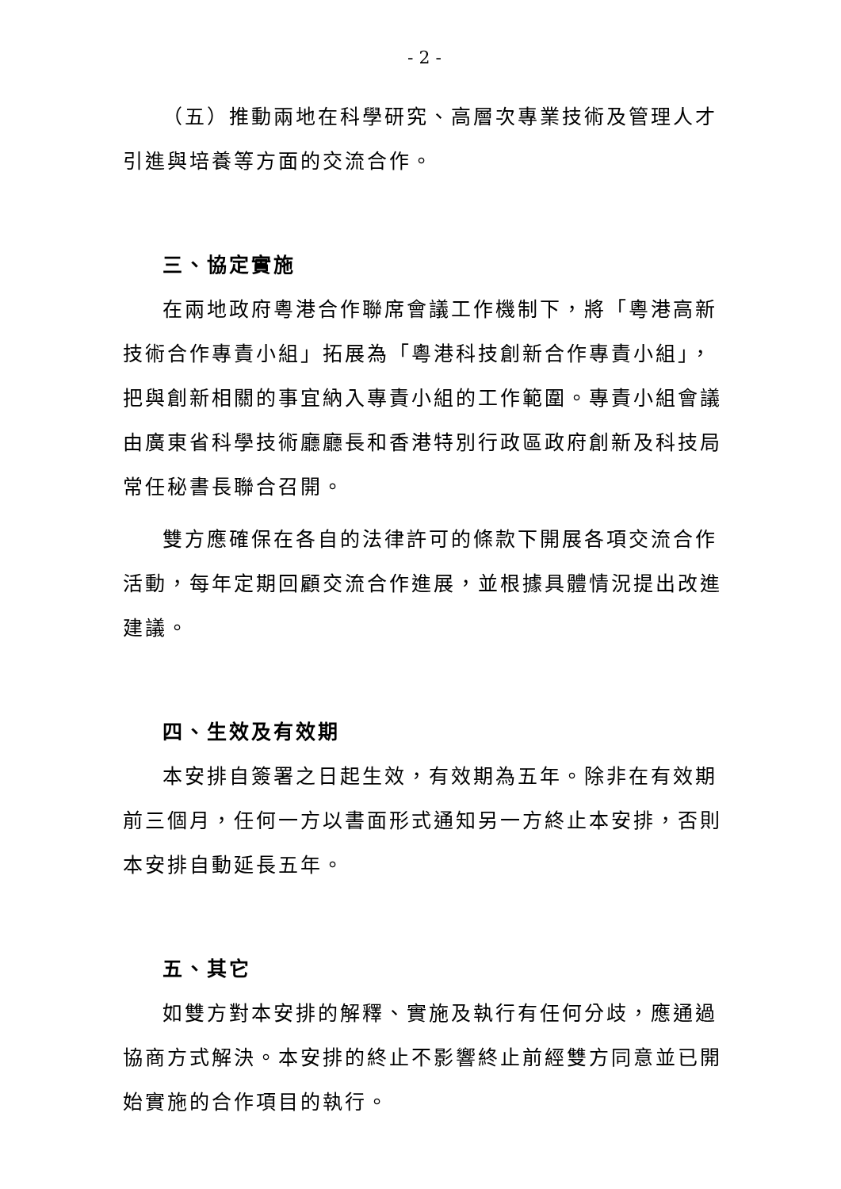- 2 -
（五）推動兩地在科學研究、高層次專業技術及管理人才引進與培養等方面的交流合作。
三、協定實施
在兩地政府粵港合作聯席會議工作機制下，將「粵港高新技術合作專責小組」拓展為「粵港科技創新合作專責小組」，把與創新相關的事宜納入專責小組的工作範圍。專責小組會議由廣東省科學技術廳廳長和香港特別行政區政府創新及科技局常任秘書長聯合召開。
雙方應確保在各自的法律許可的條款下開展各項交流合作活動，每年定期回顧交流合作進展，並根據具體情況提出改進建議。
四、生效及有效期
本安排自簽署之日起生效，有效期為五年。除非在有效期前三個月，任何一方以書面形式通知另一方終止本安排，否則本安排自動延長五年。
五、其它
如雙方對本安排的解釋、實施及執行有任何分歧，應通過協商方式解決。本安排的終止不影響終止前經雙方同意並已開始實施的合作項目的執行。